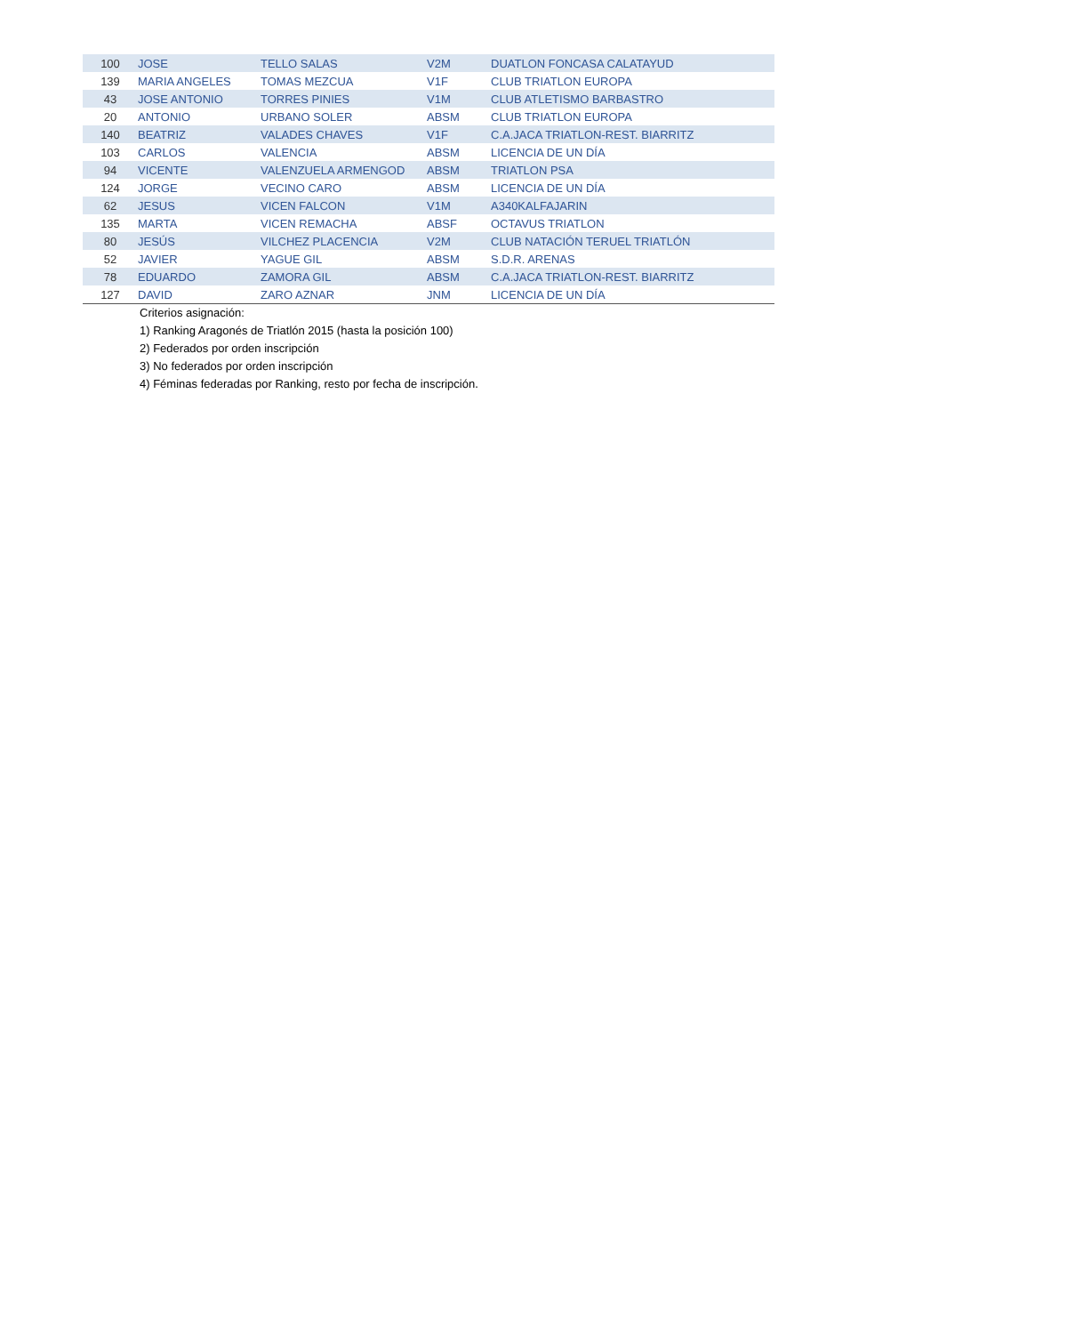| 100 | JOSE | TELLO SALAS | V2M | DUATLON FONCASA CALATAYUD |
| 139 | MARIA ANGELES | TOMAS MEZCUA | V1F | CLUB TRIATLON EUROPA |
| 43 | JOSE ANTONIO | TORRES PINIES | V1M | CLUB ATLETISMO BARBASTRO |
| 20 | ANTONIO | URBANO SOLER | ABSM | CLUB TRIATLON EUROPA |
| 140 | BEATRIZ | VALADES CHAVES | V1F | C.A.JACA TRIATLON-REST. BIARRITZ |
| 103 | CARLOS | VALENCIA | ABSM | LICENCIA DE UN DÍA |
| 94 | VICENTE | VALENZUELA ARMENGOD | ABSM | TRIATLON PSA |
| 124 | JORGE | VECINO CARO | ABSM | LICENCIA DE UN DÍA |
| 62 | JESUS | VICEN FALCON | V1M | A340KALFAJARIN |
| 135 | MARTA | VICEN REMACHA | ABSF | OCTAVUS TRIATLON |
| 80 | JESÚS | VILCHEZ PLACENCIA | V2M | CLUB NATACIÓN TERUEL TRIATLÓN |
| 52 | JAVIER | YAGUE GIL | ABSM | S.D.R. ARENAS |
| 78 | EDUARDO | ZAMORA GIL | ABSM | C.A.JACA TRIATLON-REST. BIARRITZ |
| 127 | DAVID | ZARO AZNAR | JNM | LICENCIA DE UN DÍA |
Criterios asignación:
1) Ranking Aragonés de Triatlón 2015 (hasta la posición 100)
2) Federados por orden inscripción
3) No federados por orden inscripción
4) Féminas federadas por Ranking, resto por fecha de inscripción.